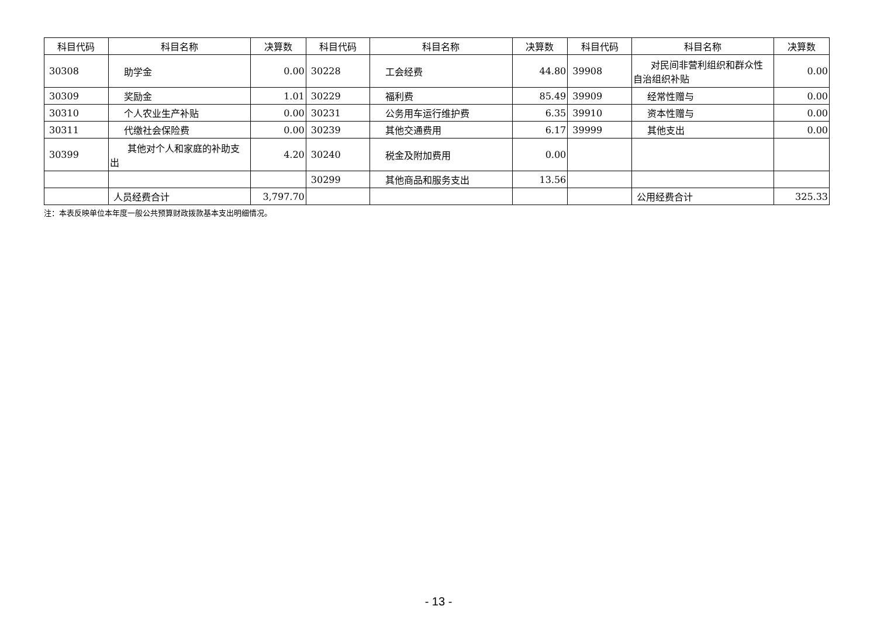| 科目代码 | 科目名称 | 决算数 | 科目代码 | 科目名称 | 决算数 | 科目代码 | 科目名称 | 决算数 |
| --- | --- | --- | --- | --- | --- | --- | --- | --- |
| 30308 | 助学金 | 0.00 | 30228 | 工会经费 | 44.80 | 39908 | 对民间非营利组织和群众性自治组织补贴 | 0.00 |
| 30309 | 奖励金 | 1.01 | 30229 | 福利费 | 85.49 | 39909 | 经常性赠与 | 0.00 |
| 30310 | 个人农业生产补贴 | 0.00 | 30231 | 公务用车运行维护费 | 6.35 | 39910 | 资本性赠与 | 0.00 |
| 30311 | 代缴社会保险费 | 0.00 | 30239 | 其他交通费用 | 6.17 | 39999 | 其他支出 | 0.00 |
| 30399 | 其他对个人和家庭的补助支出 | 4.20 | 30240 | 税金及附加费用 | 0.00 | | | |
| | | | 30299 | 其他商品和服务支出 | 13.56 | | | |
| | 人员经费合计 | 3,797.70 | | | | | 公用经费合计 | 325.33 |
注：本表反映单位本年度一般公共预算财政拨款基本支出明细情况。
- 13 -